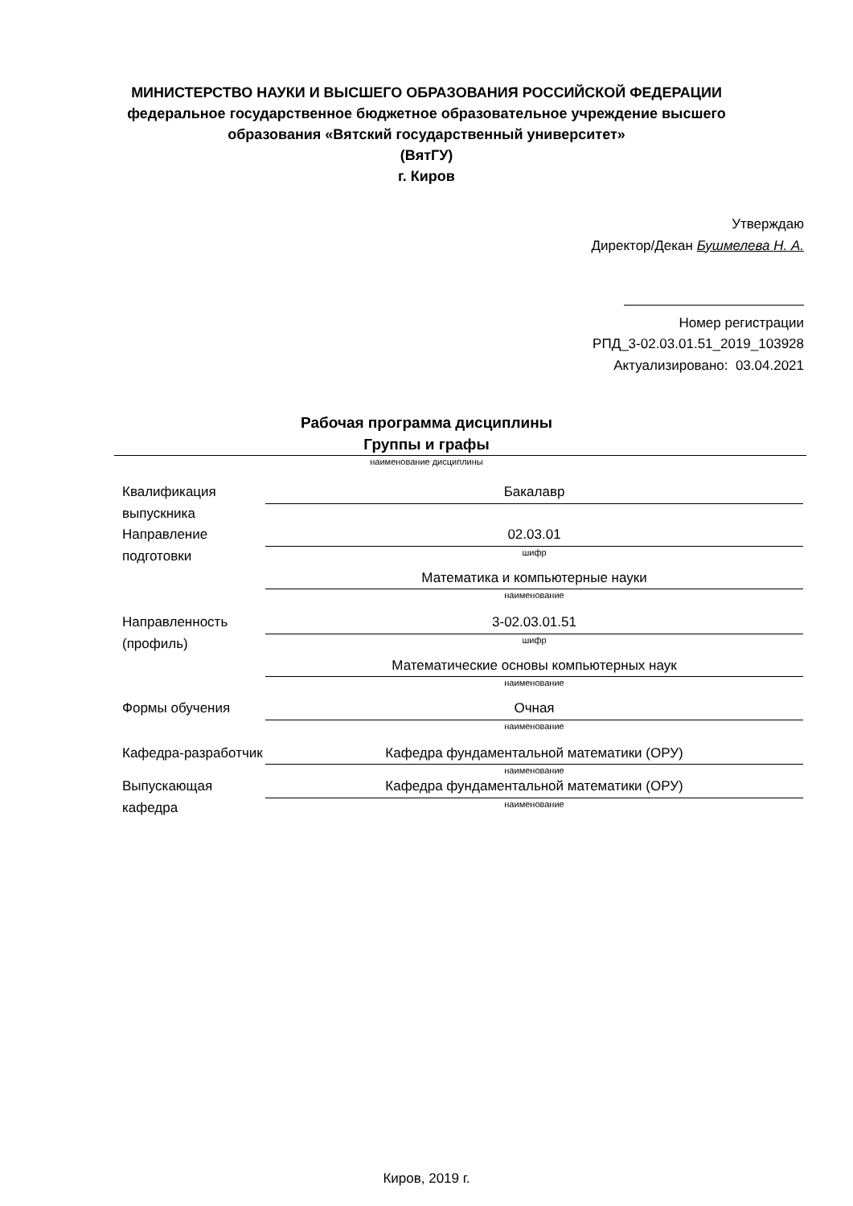МИНИСТЕРСТВО НАУКИ И ВЫСШЕГО ОБРАЗОВАНИЯ РОССИЙСКОЙ ФЕДЕРАЦИИ
федеральное государственное бюджетное образовательное учреждение высшего
образования «Вятский государственный университет»
(ВятГУ)
г. Киров
Утверждаю
Директор/Декан Бушмелева Н. А.
Номер регистрации
РПД_3-02.03.01.51_2019_103928
Актуализировано: 03.04.2021
Рабочая программа дисциплины
Группы и графы
наименование дисциплины
Квалификация выпускника
Бакалавр
Направление подготовки
02.03.01
шифр
Математика и компьютерные науки
наименование
Направленность (профиль)
3-02.03.01.51
шифр
Математические основы компьютерных наук
наименование
Формы обучения Очная
наименование
Кафедра-разработчик
Кафедра фундаментальной математики (ОРУ)
наименование
Выпускающая кафедра
Кафедра фундаментальной математики (ОРУ)
наименование
Киров, 2019 г.